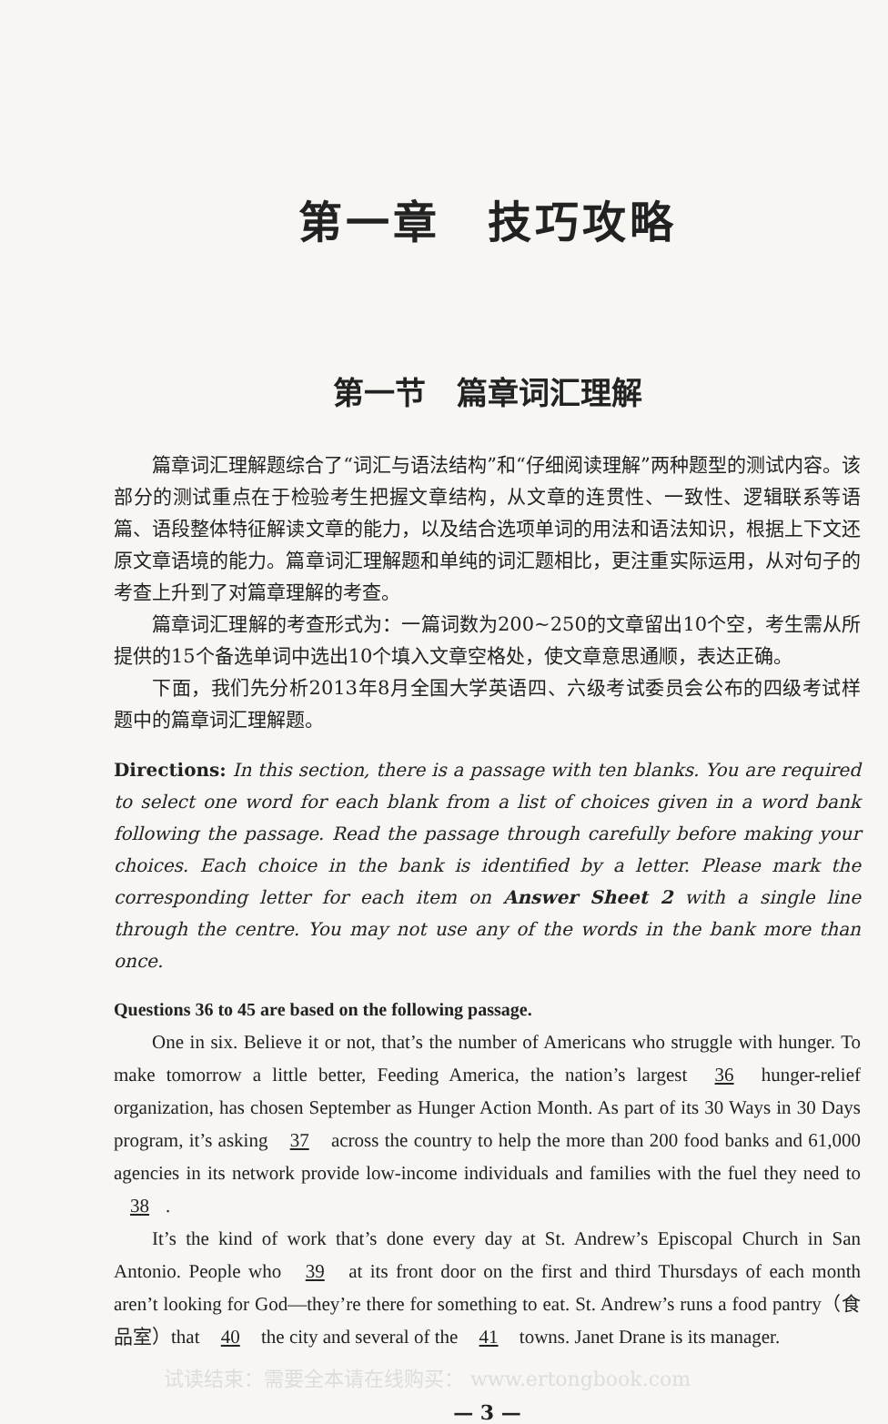第一章　技巧攻略
第一节　篇章词汇理解
篇章词汇理解题综合了“词汇与语法结构”和“仔细阅读理解”两种题型的测试内容。该部分的测试重点在于检验考生把握文章结构，从文章的连贯性、一致性、逻辑联系等语篇、语段整体特征解读文章的能力，以及结合选项单词的用法和语法知识，根据上下文还原文章语境的能力。篇章词汇理解题和单纯的词汇题相比，更注重实际运用，从对句子的考查上升到了对篇章理解的考查。
篇章词汇理解的考查形式为：一篇词数为200~250的文章留出10个空，考生需从所提供的15个备选单词中选出10个填入文章空格处，使文章意思通顺，表达正确。
下面，我们先分析2013年8月全国大学英语四、六级考试委员会公布的四级考试样题中的篇章词汇理解题。
Directions: In this section, there is a passage with ten blanks. You are required to select one word for each blank from a list of choices given in a word bank following the passage. Read the passage through carefully before making your choices. Each choice in the bank is identified by a letter. Please mark the corresponding letter for each item on Answer Sheet 2 with a single line through the centre. You may not use any of the words in the bank more than once.
Questions 36 to 45 are based on the following passage.
One in six. Believe it or not, that’s the number of Americans who struggle with hunger. To make tomorrow a little better, Feeding America, the nation’s largest 36 hunger-relief organization, has chosen September as Hunger Action Month. As part of its 30 Ways in 30 Days program, it’s asking 37 across the country to help the more than 200 food banks and 61,000 agencies in its network provide low-income individuals and families with the fuel they need to 38.
It’s the kind of work that’s done every day at St. Andrew’s Episcopal Church in San Antonio. People who 39 at its front door on the first and third Thursdays of each month aren’t looking for God—they’re there for something to eat. St. Andrew’s runs a food pantry（食品室）that 40 the city and several of the 41 towns. Janet Drane is its manager.
试读结束：需要全本请在线购买： www.ertongbook.com
— 3 —